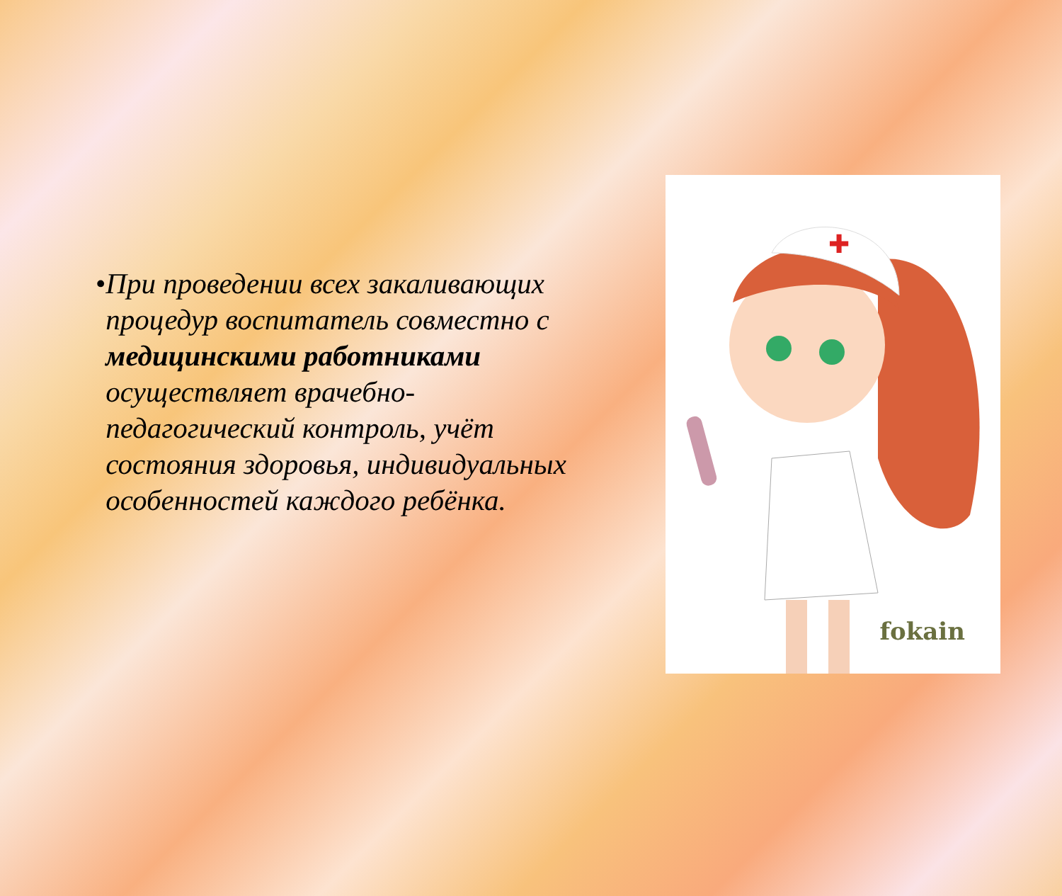• При проведении всех закаливающих процедур воспитатель совместно с медицинскими работниками осуществляет врачебно-педагогический контроль, учёт состояния здоровья, индивидуальных особенностей каждого ребёнка.
✚
fokain